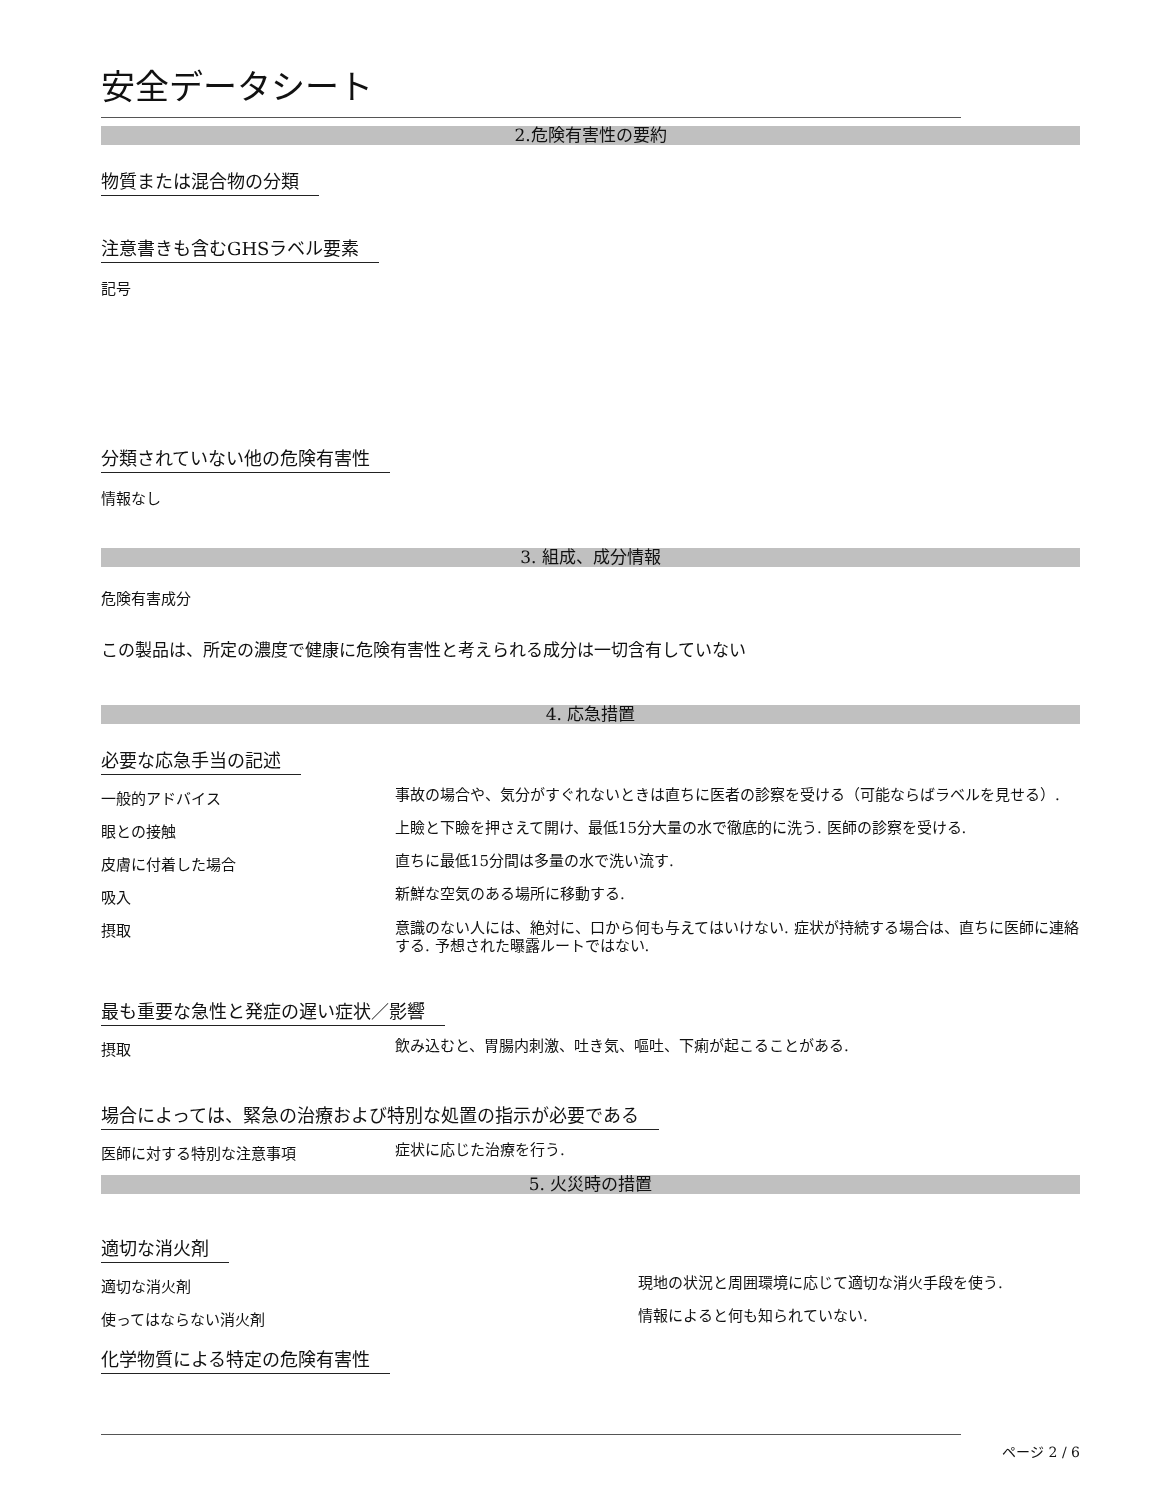安全データシート
2.危険有害性の要約
物質または混合物の分類
注意書きも含むGHSラベル要素
記号
分類されていない他の危険有害性
情報なし
3. 組成、成分情報
危険有害成分
この製品は、所定の濃度で健康に危険有害性と考えられる成分は一切含有していない
4. 応急措置
必要な応急手当の記述
一般的アドバイス
事故の場合や、気分がすぐれないときは直ちに医者の診察を受ける（可能ならばラベルを見せる）.
眼との接触
上瞼と下瞼を押さえて開け、最低15分大量の水で徹底的に洗う. 医師の診察を受ける.
皮膚に付着した場合
直ちに最低15分間は多量の水で洗い流す.
吸入
新鮮な空気のある場所に移動する.
摂取
意識のない人には、絶対に、口から何も与えてはいけない. 症状が持続する場合は、直ちに医師に連絡する. 予想された曝露ルートではない.
最も重要な急性と発症の遅い症状／影響
摂取
飲み込むと、胃腸内刺激、吐き気、嘔吐、下痢が起こることがある.
場合によっては、緊急の治療および特別な処置の指示が必要である
医師に対する特別な注意事項
症状に応じた治療を行う.
5. 火災時の措置
適切な消火剤
適切な消火剤
現地の状況と周囲環境に応じて適切な消火手段を使う.
使ってはならない消火剤
情報によると何も知られていない.
化学物質による特定の危険有害性
ページ 2 / 6